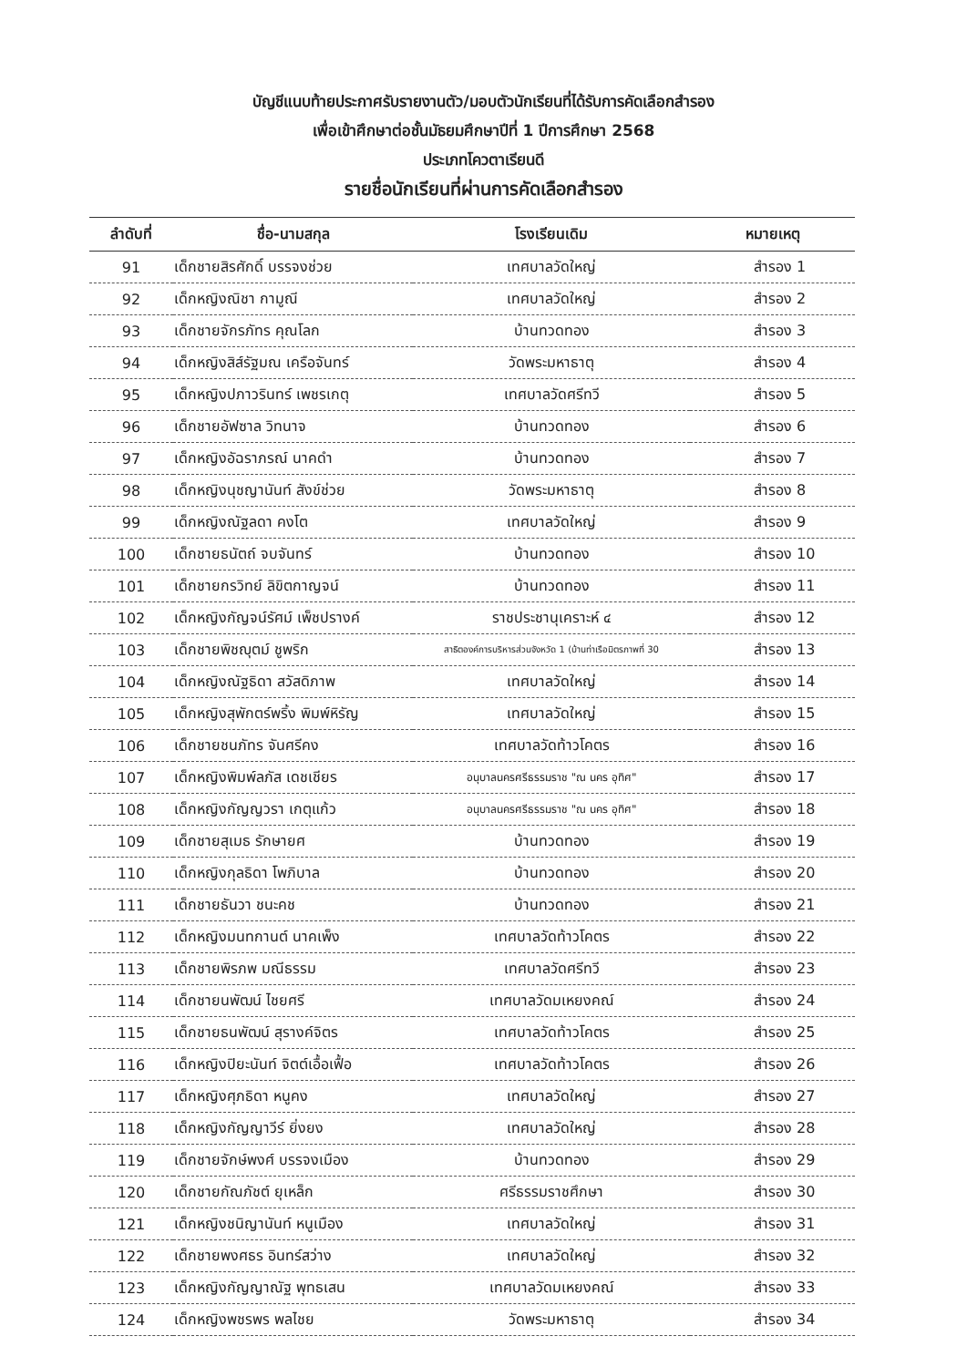บัญชีแนบท้ายประกาศรับรายงานตัว/มอบตัวนักเรียนที่ได้รับการคัดเลือกสำรอง
เพื่อเข้าศึกษาต่อชั้นมัธยมศึกษาปีที่ 1 ปีการศึกษา 2568
ประเภทโควตาเรียนดี
รายชื่อนักเรียนที่ผ่านการคัดเลือกสำรอง
| ลำดับที่ | ชื่อ-นามสกุล | โรงเรียนเดิม | หมายเหตุ |
| --- | --- | --- | --- |
| 91 | เด็กชายสิรศักดิ์ บรรจงช่วย | เทศบาลวัดใหญ่ | สำรอง 1 |
| 92 | เด็กหญิงณิชา กามูณี | เทศบาลวัดใหญ่ | สำรอง 2 |
| 93 | เด็กชายจักรภัทร คุณโลก | บ้านทวดทอง | สำรอง 3 |
| 94 | เด็กหญิงสิส์รัฐมณ เครือจันทร์ | วัดพระมหาธาตุ | สำรอง 4 |
| 95 | เด็กหญิงปภาวรินทร์ เพชรเกตุ | เทศบาลวัดศรีทวี | สำรอง 5 |
| 96 | เด็กชายอัฟซาล วิทนาจ | บ้านทวดทอง | สำรอง 6 |
| 97 | เด็กหญิงอัฉราภรณ์ นาคดำ | บ้านทวดทอง | สำรอง 7 |
| 98 | เด็กหญิงนุชญานันท์ สังข์ช่วย | วัดพระมหาธาตุ | สำรอง 8 |
| 99 | เด็กหญิงณัฐลดา คงโต | เทศบาลวัดใหญ่ | สำรอง 9 |
| 100 | เด็กชายธนัตถ์ จบจันทร์ | บ้านทวดทอง | สำรอง 10 |
| 101 | เด็กชายกรวิทย์ ลิขิตกาญจน์ | บ้านทวดทอง | สำรอง 11 |
| 102 | เด็กหญิงกัญจน์รัศม์ เพ็ชปรางค์ | ราชประชานุเคราะห์ ๔ | สำรอง 12 |
| 103 | เด็กชายพิชญุตม์ ชูพริก | สาธิตองค์การบริหารส่วนจังหวัด 1 (บ้านท่าเรือมิตรภาพที่ 30 | สำรอง 13 |
| 104 | เด็กหญิงณัฐธิดา สวัสดิภาพ | เทศบาลวัดใหญ่ | สำรอง 14 |
| 105 | เด็กหญิงสุพักตร์พริ้ง พิมพ์หิรัญ | เทศบาลวัดใหญ่ | สำรอง 15 |
| 106 | เด็กชายชนภัทร จันศรีคง | เทศบาลวัดท้าวโคตร | สำรอง 16 |
| 107 | เด็กหญิงพิมพ์ลภัส เดชเชียร | อนุบาลนครศรีธรรมราช "ณ นคร อุทิศ" | สำรอง 17 |
| 108 | เด็กหญิงกัญญวรา เกตุแก้ว | อนุบาลนครศรีธรรมราช "ณ นคร อุทิศ" | สำรอง 18 |
| 109 | เด็กชายสุเมธ รักษายศ | บ้านทวดทอง | สำรอง 19 |
| 110 | เด็กหญิงกุลธิดา โพภิบาล | บ้านทวดทอง | สำรอง 20 |
| 111 | เด็กชายธันวา ชนะคช | บ้านทวดทอง | สำรอง 21 |
| 112 | เด็กหญิงมนทกานต์ นาคเพ็ง | เทศบาลวัดท้าวโคตร | สำรอง 22 |
| 113 | เด็กชายพิรภพ มณีธรรม | เทศบาลวัดศรีทวี | สำรอง 23 |
| 114 | เด็กชายนพัฒน์ ไชยศรี | เทศบาลวัดมเหยงคณ์ | สำรอง 24 |
| 115 | เด็กชายธนพัฒน์ สุรางค์จิตร | เทศบาลวัดท้าวโคตร | สำรอง 25 |
| 116 | เด็กหญิงปิยะนันท์ จิตต์เอื้อเฟื้อ | เทศบาลวัดท้าวโคตร | สำรอง 26 |
| 117 | เด็กหญิงศุภธิดา หนูคง | เทศบาลวัดใหญ่ | สำรอง 27 |
| 118 | เด็กหญิงกัญญาวีร์ ยิ่งยง | เทศบาลวัดใหญ่ | สำรอง 28 |
| 119 | เด็กชายจักษ์พงศ์ บรรจงเมือง | บ้านทวดทอง | สำรอง 29 |
| 120 | เด็กชายกัณภัชต์ ยุเหล็ก | ศรีธรรมราชศึกษา | สำรอง 30 |
| 121 | เด็กหญิงชนิญานันท์ หนูเมือง | เทศบาลวัดใหญ่ | สำรอง 31 |
| 122 | เด็กชายพงศธร อินทร์สว่าง | เทศบาลวัดใหญ่ | สำรอง 32 |
| 123 | เด็กหญิงกัญญาณัฐ พุทธเสน | เทศบาลวัดมเหยงคณ์ | สำรอง 33 |
| 124 | เด็กหญิงพชรพร พลไชย | วัดพระมหาธาตุ | สำรอง 34 |